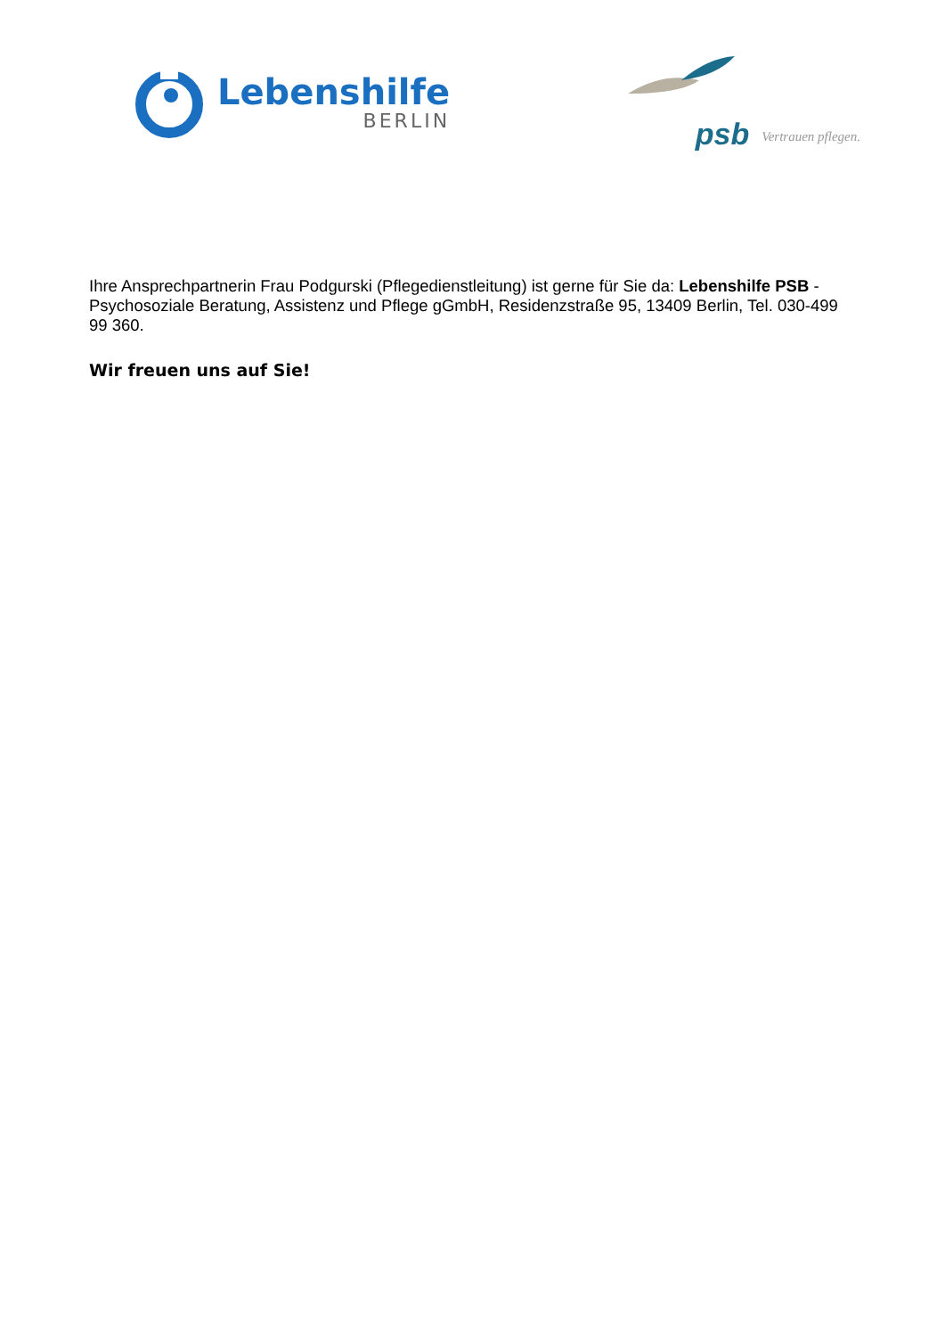Lebenshilfe
BERLIN
psb Vertrauen pflegen.
Ihre Ansprechpartnerin Frau Podgurski (Pflegedienstleitung) ist gerne für Sie da: Lebenshilfe PSB - Psychosoziale Beratung, Assistenz und Pflege gGmbH, Residenzstraße 95, 13409 Berlin, Tel. 030-499 99 360.
Wir freuen uns auf Sie!